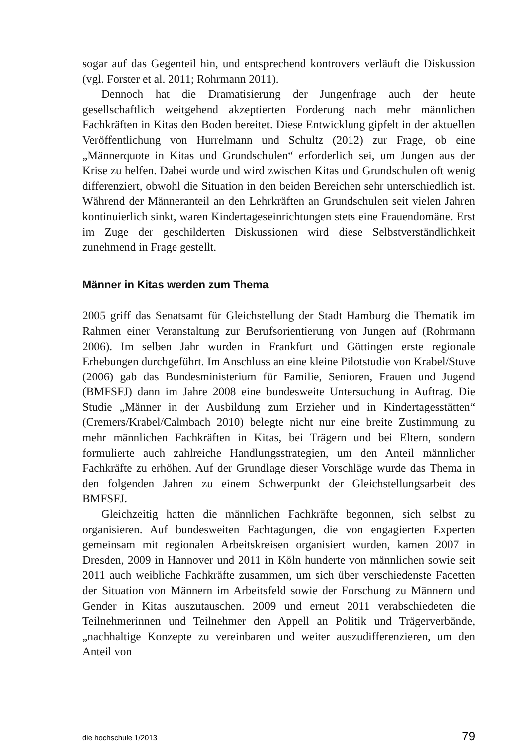sogar auf das Gegenteil hin, und entsprechend kontrovers verläuft die Diskussion (vgl. Forster et al. 2011; Rohrmann 2011).
Dennoch hat die Dramatisierung der Jungenfrage auch der heute gesellschaftlich weitgehend akzeptierten Forderung nach mehr männlichen Fachkräften in Kitas den Boden bereitet. Diese Entwicklung gipfelt in der aktuellen Veröffentlichung von Hurrelmann und Schultz (2012) zur Frage, ob eine „Männerquote in Kitas und Grundschulen“ erforderlich sei, um Jungen aus der Krise zu helfen. Dabei wurde und wird zwischen Kitas und Grundschulen oft wenig differenziert, obwohl die Situation in den beiden Bereichen sehr unterschiedlich ist. Während der Männeranteil an den Lehrkräften an Grundschulen seit vielen Jahren kontinuierlich sinkt, waren Kindertageseinrichtungen stets eine Frauendomäne. Erst im Zuge der geschilderten Diskussionen wird diese Selbstverständlichkeit zunehmend in Frage gestellt.
Männer in Kitas werden zum Thema
2005 griff das Senatsamt für Gleichstellung der Stadt Hamburg die Thematik im Rahmen einer Veranstaltung zur Berufsorientierung von Jungen auf (Rohrmann 2006). Im selben Jahr wurden in Frankfurt und Göttingen erste regionale Erhebungen durchgeführt. Im Anschluss an eine kleine Pilotstudie von Krabel/Stuve (2006) gab das Bundesministerium für Familie, Senioren, Frauen und Jugend (BMFSFJ) dann im Jahre 2008 eine bundesweite Untersuchung in Auftrag. Die Studie „Männer in der Ausbildung zum Erzieher und in Kindertagesstätten“ (Cremers/Krabel/Calmbach 2010) belegte nicht nur eine breite Zustimmung zu mehr männlichen Fachkräften in Kitas, bei Trägern und bei Eltern, sondern formulierte auch zahlreiche Handlungsstrategien, um den Anteil männlicher Fachkräfte zu erhöhen. Auf der Grundlage dieser Vorschläge wurde das Thema in den folgenden Jahren zu einem Schwerpunkt der Gleichstellungsarbeit des BMFSFJ.
Gleichzeitig hatten die männlichen Fachkräfte begonnen, sich selbst zu organisieren. Auf bundesweiten Fachtagungen, die von engagierten Experten gemeinsam mit regionalen Arbeitskreisen organisiert wurden, kamen 2007 in Dresden, 2009 in Hannover und 2011 in Köln hunderte von männlichen sowie seit 2011 auch weibliche Fachkräfte zusammen, um sich über verschiedenste Facetten der Situation von Männern im Arbeitsfeld sowie der Forschung zu Männern und Gender in Kitas auszutauschen. 2009 und erneut 2011 verabschiedeten die Teilnehmerinnen und Teilnehmer den Appell an Politik und Trägerverbände, „nachhaltige Konzepte zu vereinbaren und weiter auszudifferenzieren, um den Anteil von
die hochschule 1/2013 79